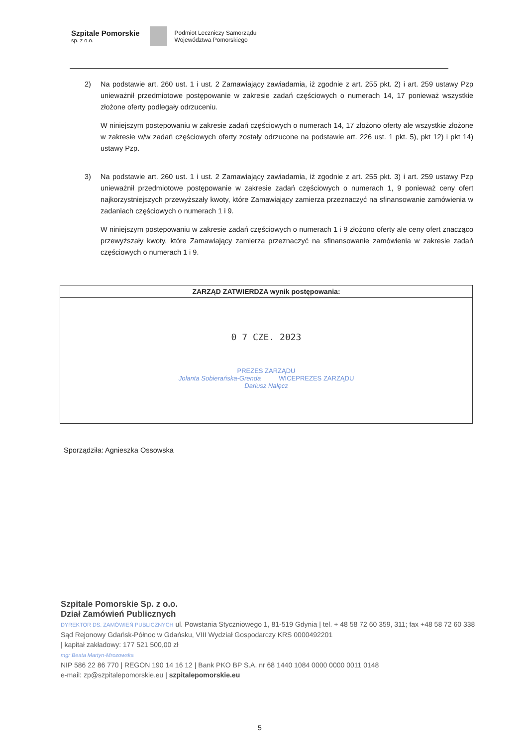Szpitale Pomorskie
sp. z o.o.
Podmiot Leczniczy Samorządu
Województwa Pomorskiego
2) Na podstawie art. 260 ust. 1 i ust. 2 Zamawiający zawiadamia, iż zgodnie z art. 255 pkt. 2) i art. 259 ustawy Pzp unieważnił przedmiotowe postępowanie w zakresie zadań częściowych o numerach 14, 17 ponieważ wszystkie złożone oferty podlegały odrzuceniu.
W niniejszym postępowaniu w zakresie zadań częściowych o numerach 14, 17 złożono oferty ale wszystkie złożone w zakresie w/w zadań częściowych oferty zostały odrzucone na podstawie art. 226 ust. 1 pkt. 5), pkt 12) i pkt 14) ustawy Pzp.
3) Na podstawie art. 260 ust. 1 i ust. 2 Zamawiający zawiadamia, iż zgodnie z art. 255 pkt. 3) i art. 259 ustawy Pzp unieważnił przedmiotowe postępowanie w zakresie zadań częściowych o numerach 1, 9 ponieważ ceny ofert najkorzystniejszych przewyższały kwoty, które Zamawiający zamierza przeznaczyć na sfinansowanie zamówienia w zadaniach częściowych o numerach 1 i 9.
W niniejszym postępowaniu w zakresie zadań częściowych o numerach 1 i 9 złożono oferty ale ceny ofert znacząco przewyższały kwoty, które Zamawiający zamierza przeznaczyć na sfinansowanie zamówienia w zakresie zadań częściowych o numerach 1 i 9.
| ZARZĄD ZATWIERDZA wynik postępowania: |
| --- |
| 0 7 CZE. 2023 PREZES ZARZĄDU Jolanta Sobierańska-Grenda WICEPREZES ZARZĄDU Dariusz Nałęcz |
Sporządziła: Agnieszka Ossowska
Szpitale Pomorskie Sp. z o.o.
Dział Zamówień Publicznych
DYREKTOR DS. ZAMÓWIEŃ PUBLICZNYCH ul. Powstania Styczniowego 1, 81-519 Gdynia | tel. + 48 58 72 60 359, 311; fax +48 58 72 60 338
Sąd Rejonowy Gdańsk-Północ w Gdańsku, VIII Wydział Gospodarczy KRS 0000492201
| kapitał zakładowy: 177 521 500,00 zł
mgr Beata Martyn-Mrozowska
NIP 586 22 86 770 | REGON 190 14 16 12 | Bank PKO BP S.A. nr 68 1440 1084 0000 0000 0011 0148
e-mail: zp@szpitalepomorskie.eu | szpitalepomorskie.eu
5